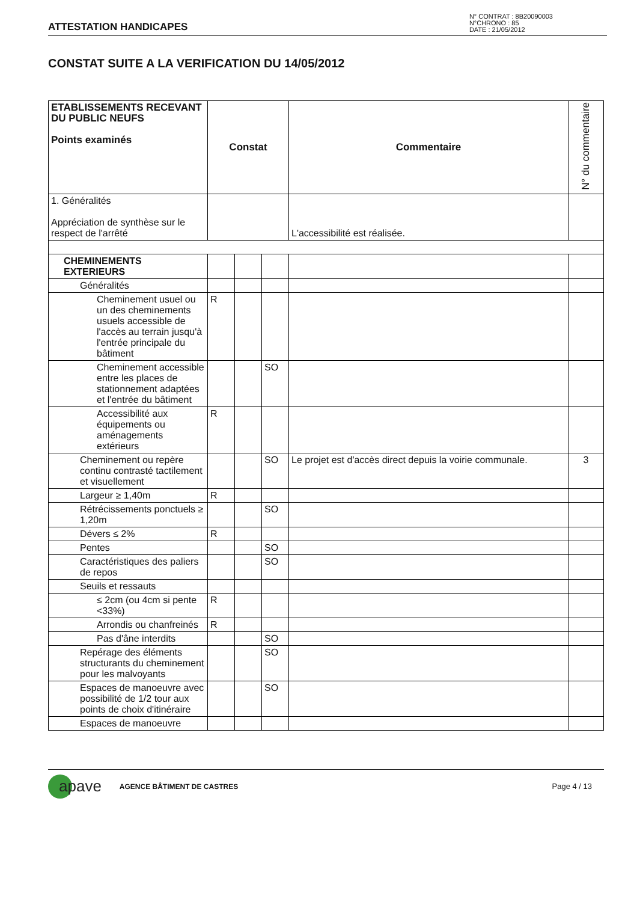ATTESTATION HANDICAPES
N° CONTRAT : 8B20090003
N°CHRONO : 85
DATE : 21/05/2012
CONSTAT SUITE A LA VERIFICATION DU 14/05/2012
| ETABLISSEMENTS RECEVANT DU PUBLIC NEUFS Points examinés | Constat | | | Commentaire | N° du commentaire |
| --- | --- | --- | --- | --- | --- |
| 1. Généralités Appréciation de synthèse sur le respect de l'arrêté | | | | L'accessibilité est réalisée. | |
| CHEMINEMENTS EXTERIEURS | | | | | |
| Généralités | | | | | |
| Cheminement usuel ou un des cheminements usuels accessible de l'accès au terrain jusqu'à l'entrée principale du bâtiment | R | | | | |
| Cheminement accessible entre les places de stationnement adaptées et l'entrée du bâtiment | | | SO | | |
| Accessibilité aux équipements ou aménagements extérieurs | R | | | | |
| Cheminement ou repère continu contrasté tactilement et visuellement | | | SO | Le projet est d'accès direct depuis la voirie communale. | 3 |
| Largeur ≥ 1,40m | R | | | | |
| Rétrécissements ponctuels ≥ 1,20m | | | SO | | |
| Dévers ≤ 2% | R | | | | |
| Pentes | | | SO | | |
| Caractéristiques des paliers de repos | | | SO | | |
| Seuils et ressauts | | | | | |
| ≤ 2cm (ou 4cm si pente <33%) | R | | | | |
| Arrondis ou chanfreinés | R | | | | |
| Pas d'âne interdits | | | SO | | |
| Repérage des éléments structurants du cheminement pour les malvoyants | | | SO | | |
| Espaces de manoeuvre avec possibilité de 1/2 tour aux points de choix d'itinéraire | | | SO | | |
| Espaces de manoeuvre | | | | | |
apave
AGENCE BÂTIMENT DE CASTRES Page 4 / 13